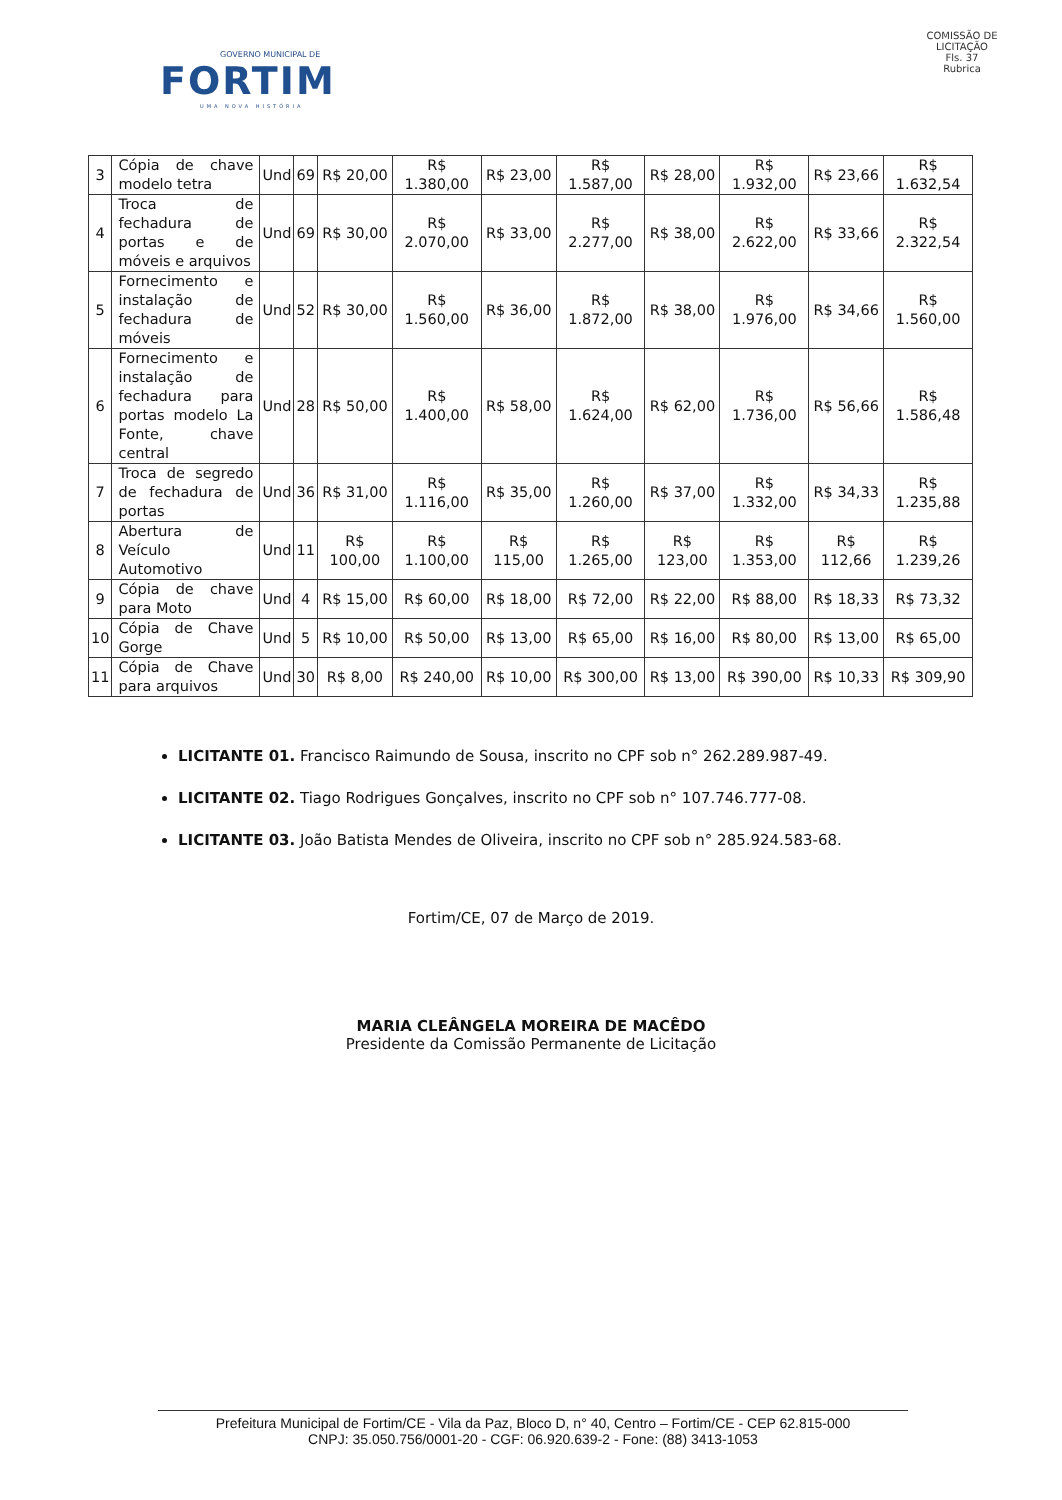GOVERNO MUNICIPAL DE
FORTIM
UMA NOVA HISTÓRIA
COMISSÃO DE LICITAÇÃO
Fls. 37
Rubrica
| 3 | Cópia de chave modelo tetra | Und | 69 | R$ 20,00 | R$ 1.380,00 | R$ 23,00 | R$ 1.587,00 | R$ 28,00 | R$ 1.932,00 | R$ 23,66 | R$ 1.632,54 |
| 4 | Troca de fechadura de portas e de móveis e arquivos | Und | 69 | R$ 30,00 | R$ 2.070,00 | R$ 33,00 | R$ 2.277,00 | R$ 38,00 | R$ 2.622,00 | R$ 33,66 | R$ 2.322,54 |
| 5 | Fornecimento e instalação de fechadura de móveis | Und | 52 | R$ 30,00 | R$ 1.560,00 | R$ 36,00 | R$ 1.872,00 | R$ 38,00 | R$ 1.976,00 | R$ 34,66 | R$ 1.560,00 |
| 6 | Fornecimento e instalação de fechadura para portas modelo La Fonte, chave central | Und | 28 | R$ 50,00 | R$ 1.400,00 | R$ 58,00 | R$ 1.624,00 | R$ 62,00 | R$ 1.736,00 | R$ 56,66 | R$ 1.586,48 |
| 7 | Troca de segredo de fechadura de portas | Und | 36 | R$ 31,00 | R$ 1.116,00 | R$ 35,00 | R$ 1.260,00 | R$ 37,00 | R$ 1.332,00 | R$ 34,33 | R$ 1.235,88 |
| 8 | Abertura de Veículo Automotivo | Und | 11 | R$ 100,00 | R$ 1.100,00 | R$ 115,00 | R$ 1.265,00 | R$ 123,00 | R$ 1.353,00 | R$ 112,66 | R$ 1.239,26 |
| 9 | Cópia de chave para Moto | Und | 4 | R$ 15,00 | R$ 60,00 | R$ 18,00 | R$ 72,00 | R$ 22,00 | R$ 88,00 | R$ 18,33 | R$ 73,32 |
| 10 | Cópia de Chave Gorge | Und | 5 | R$ 10,00 | R$ 50,00 | R$ 13,00 | R$ 65,00 | R$ 16,00 | R$ 80,00 | R$ 13,00 | R$ 65,00 |
| 11 | Cópia de Chave para arquivos | Und | 30 | R$ 8,00 | R$ 240,00 | R$ 10,00 | R$ 300,00 | R$ 13,00 | R$ 390,00 | R$ 10,33 | R$ 309,90 |
LICITANTE 01. Francisco Raimundo de Sousa, inscrito no CPF sob n° 262.289.987-49.
LICITANTE 02. Tiago Rodrigues Gonçalves, inscrito no CPF sob n° 107.746.777-08.
LICITANTE 03. João Batista Mendes de Oliveira, inscrito no CPF sob n° 285.924.583-68.
Fortim/CE, 07 de Março de 2019.
MARIA CLEÂNGELA MOREIRA DE MACÊDO
Presidente da Comissão Permanente de Licitação
Prefeitura Municipal de Fortim/CE - Vila da Paz, Bloco D, n° 40, Centro – Fortim/CE - CEP 62.815-000
CNPJ: 35.050.756/0001-20 - CGF: 06.920.639-2 - Fone: (88) 3413-1053